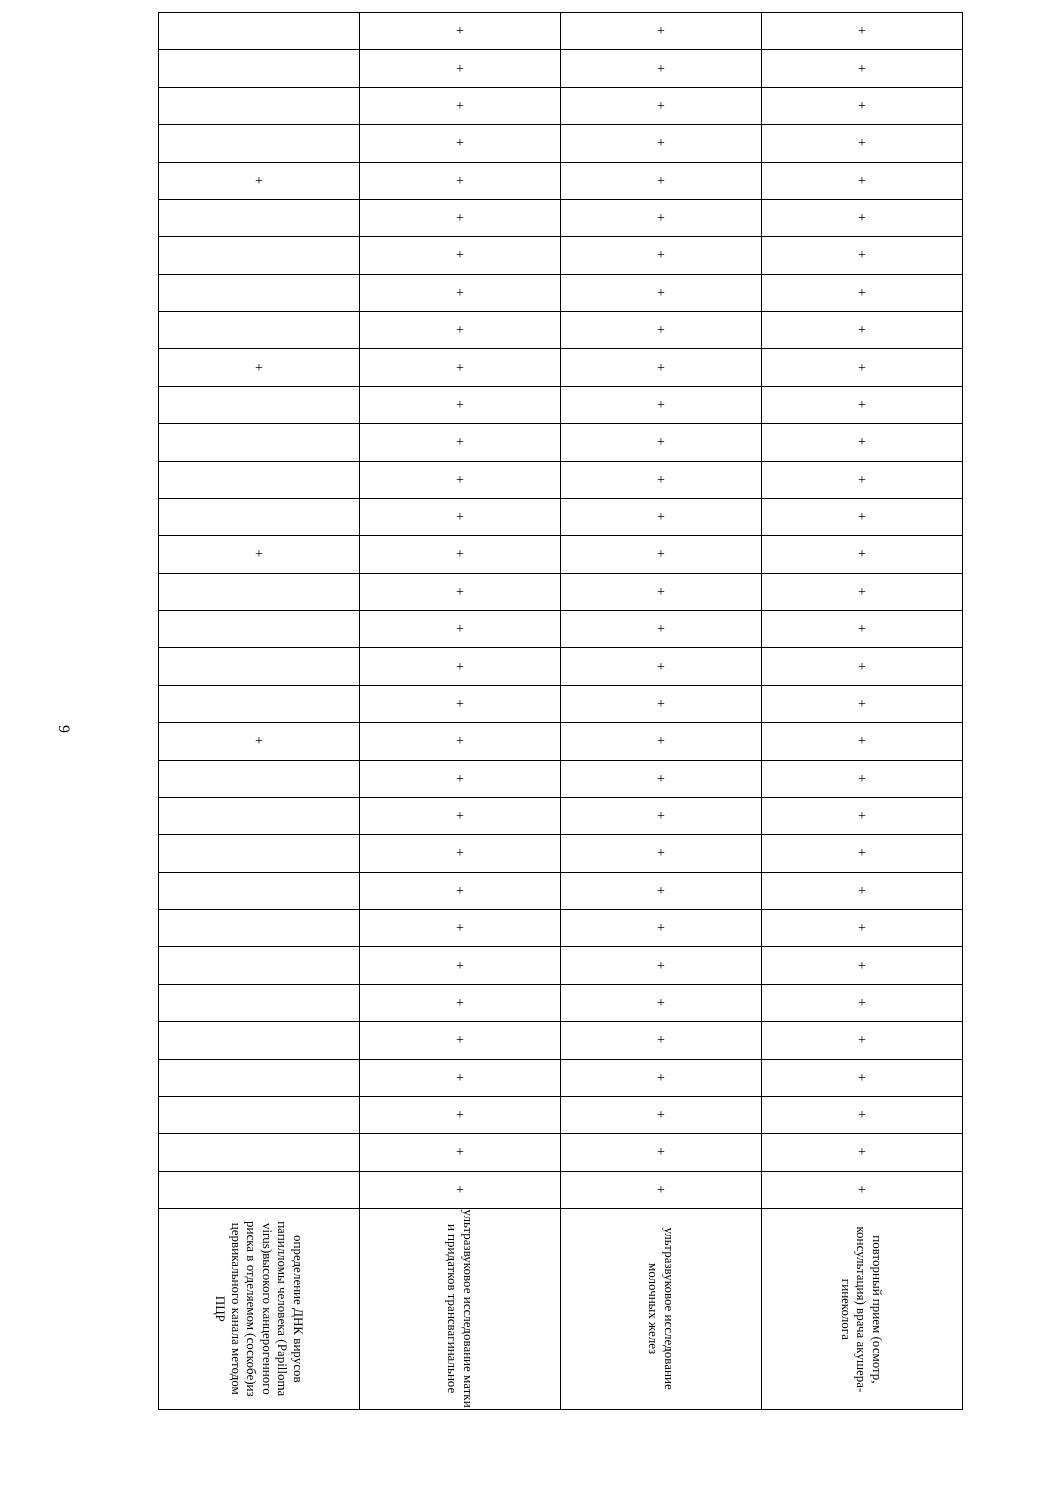9
| | + | + | + |
| | + | + | + |
| | + | + | + |
| | + | + | + |
| + | + | + | + |
| | + | + | + |
| | + | + | + |
| | + | + | + |
| | + | + | + |
| + | + | + | + |
| | + | + | + |
| | + | + | + |
| | + | + | + |
| | + | + | + |
| + | + | + | + |
| | + | + | + |
| | + | + | + |
| | + | + | + |
| | + | + | + |
| + | + | + | + |
| | + | + | + |
| | + | + | + |
| | + | + | + |
| | + | + | + |
| | + | + | + |
| | + | + | + |
| | + | + | + |
| | + | + | + |
| | + | + | + |
| | + | + | + |
| | + | + | + |
| | + | + | + |
| определение ДНК вирусов папилломы человека (Papilloma virus)высокого канцерогенного риска в отделяемом (соскобе)из цервикального канала методом ПЦР | ультразвуковое исследование матки и придатков трансвагинальное | ультразвуковое исследование молочных желез | повторный прием (осмотр, консультация) врача акушера-гинеколога |